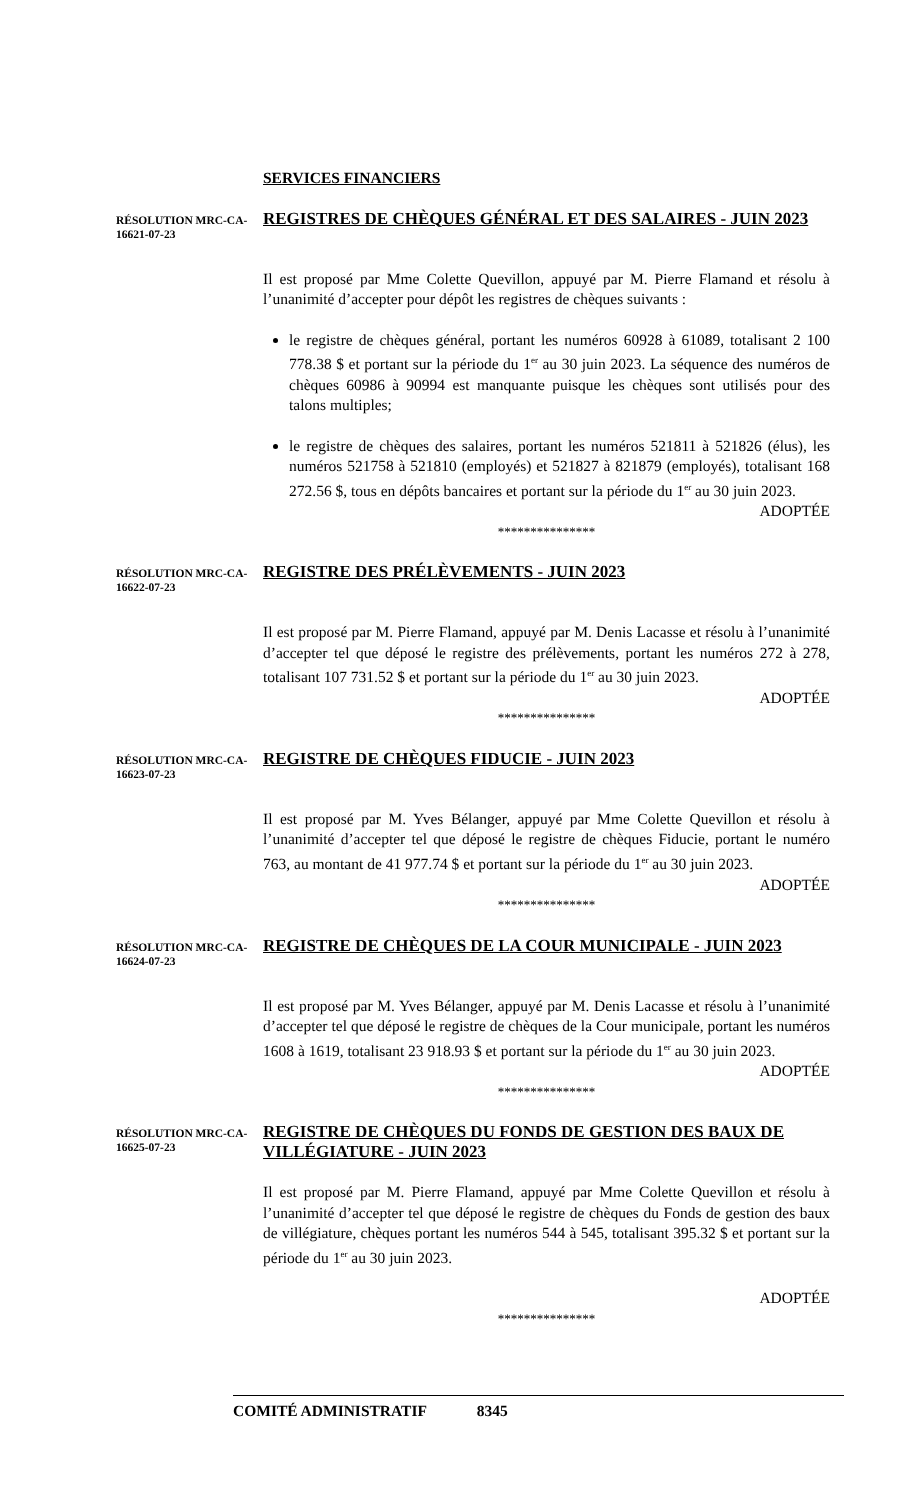SERVICES FINANCIERS
RÉSOLUTION MRC-CA- 16621-07-23
REGISTRES DE CHÈQUES GÉNÉRAL ET DES SALAIRES - JUIN 2023
Il est proposé par Mme Colette Quevillon, appuyé par M. Pierre Flamand et résolu à l’unanimité d’accepter pour dépôt les registres de chèques suivants :
le registre de chèques général, portant les numéros 60928 à 61089, totalisant 2 100 778.38 $ et portant sur la période du 1<sup>er</sup> au 30 juin 2023. La séquence des numéros de chèques 60986 à 90994 est manquante puisque les chèques sont utilisés pour des talons multiples;
le registre de chèques des salaires, portant les numéros 521811 à 521826 (élus), les numéros 521758 à 521810 (employés) et 521827 à 821879 (employés), totalisant 168 272.56 $, tous en dépôts bancaires et portant sur la période du 1<sup>er</sup> au 30 juin 2023.
ADOPTÉE
***************
RÉSOLUTION MRC-CA- 16622-07-23
REGISTRE DES PRÉLÈVEMENTS - JUIN 2023
Il est proposé par M. Pierre Flamand, appuyé par M. Denis Lacasse et résolu à l’unanimité d’accepter tel que déposé le registre des prélèvements, portant les numéros 272 à 278, totalisant 107 731.52 $ et portant sur la période du 1<sup>er</sup> au 30 juin 2023.
ADOPTÉE
***************
RÉSOLUTION MRC-CA- 16623-07-23
REGISTRE DE CHÈQUES FIDUCIE - JUIN 2023
Il est proposé par M. Yves Bélanger, appuyé par Mme Colette Quevillon et résolu à l’unanimité d’accepter tel que déposé le registre de chèques Fiducie, portant le numéro 763, au montant de 41 977.74 $ et portant sur la période du 1<sup>er</sup> au 30 juin 2023.
ADOPTÉE
***************
RÉSOLUTION MRC-CA- 16624-07-23
REGISTRE DE CHÈQUES DE LA COUR MUNICIPALE - JUIN 2023
Il est proposé par M. Yves Bélanger, appuyé par M. Denis Lacasse et résolu à l’unanimité d’accepter tel que déposé le registre de chèques de la Cour municipale, portant les numéros 1608 à 1619, totalisant 23 918.93 $ et portant sur la période du 1<sup>er</sup> au 30 juin 2023.
ADOPTÉE
***************
RÉSOLUTION MRC-CA- 16625-07-23
REGISTRE DE CHÈQUES DU FONDS DE GESTION DES BAUX DE VILLÉGIATURE - JUIN 2023
Il est proposé par M. Pierre Flamand, appuyé par Mme Colette Quevillon et résolu à l’unanimité d’accepter tel que déposé le registre de chèques du Fonds de gestion des baux de villégiature, chèques portant les numéros 544 à 545, totalisant 395.32 $ et portant sur la période du 1<sup>er</sup> au 30 juin 2023.
ADOPTÉE
***************
COMITÉ ADMINISTRATIF 8345